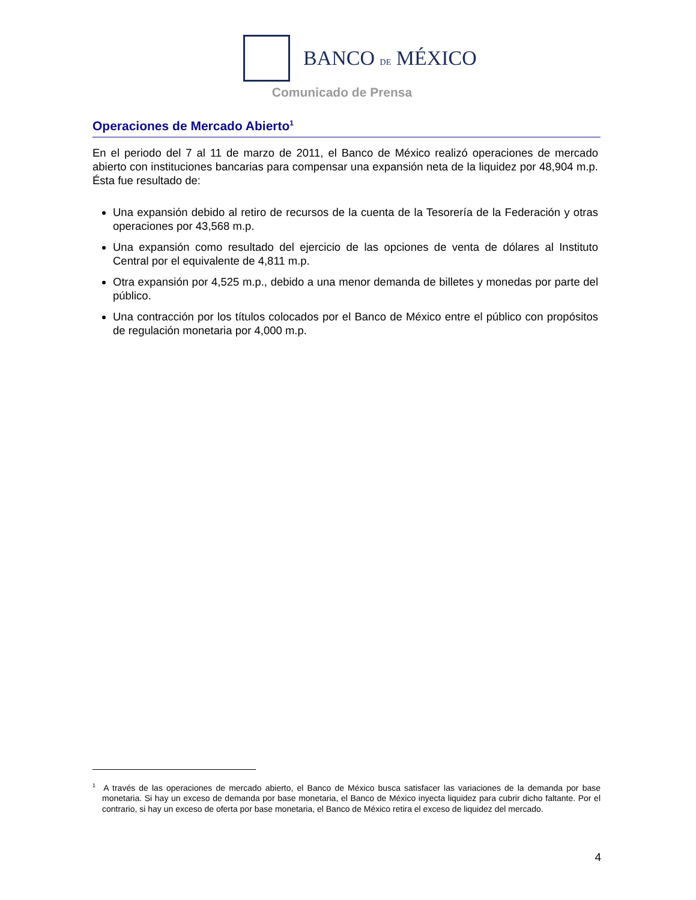BANCO DE MÉXICO
Comunicado de Prensa
Operaciones de Mercado Abierto<sup>1</sup>
En el periodo del 7 al 11 de marzo de 2011, el Banco de México realizó operaciones de mercado abierto con instituciones bancarias para compensar una expansión neta de la liquidez por 48,904 m.p. Ésta fue resultado de:
Una expansión debido al retiro de recursos de la cuenta de la Tesorería de la Federación y otras operaciones por 43,568 m.p.
Una expansión como resultado del ejercicio de las opciones de venta de dólares al Instituto Central por el equivalente de 4,811 m.p.
Otra expansión por 4,525 m.p., debido a una menor demanda de billetes y monedas por parte del público.
Una contracción por los títulos colocados por el Banco de México entre el público con propósitos de regulación monetaria por 4,000 m.p.
<sup>1</sup> A través de las operaciones de mercado abierto, el Banco de México busca satisfacer las variaciones de la demanda por base monetaria. Si hay un exceso de demanda por base monetaria, el Banco de México inyecta liquidez para cubrir dicho faltante. Por el contrario, si hay un exceso de oferta por base monetaria, el Banco de México retira el exceso de liquidez del mercado.
4